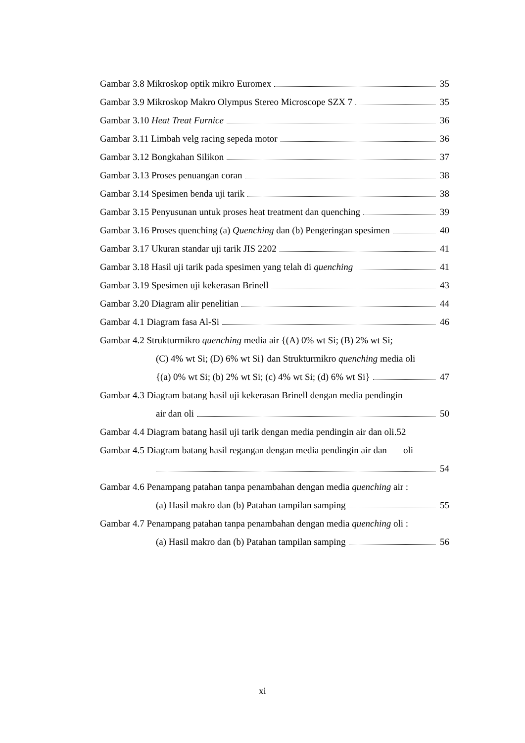Gambar 3.8 Mikroskop optik mikro Euromex 35
Gambar 3.9 Mikroskop Makro Olympus Stereo Microscope SZX 7 35
Gambar 3.10 Heat Treat Furnice 36
Gambar 3.11 Limbah velg racing sepeda motor 36
Gambar 3.12 Bongkahan Silikon 37
Gambar 3.13 Proses penuangan coran 38
Gambar 3.14 Spesimen benda uji tarik 38
Gambar 3.15 Penyusunan untuk proses heat treatment dan quenching 39
Gambar 3.16 Proses quenching (a) Quenching dan (b) Pengeringan spesimen 40
Gambar 3.17 Ukuran standar uji tarik JIS 2202 41
Gambar 3.18 Hasil uji tarik pada spesimen yang telah di quenching 41
Gambar 3.19 Spesimen uji kekerasan Brinell 43
Gambar 3.20 Diagram alir penelitian 44
Gambar 4.1 Diagram fasa Al-Si 46
Gambar 4.2 Strukturmikro quenching media air {(A) 0% wt Si; (B) 2% wt Si;
(C) 4% wt Si; (D) 6% wt Si} dan Strukturmikro quenching media oli
{(a) 0% wt Si; (b) 2% wt Si; (c) 4% wt Si; (d) 6% wt Si} 47
Gambar 4.3 Diagram batang hasil uji kekerasan Brinell dengan media pendingin
air dan oli 50
Gambar 4.4 Diagram batang hasil uji tarik dengan media pendingin air dan oli.52
Gambar 4.5 Diagram batang hasil regangan dengan media pendingin air dan oli
54
Gambar 4.6 Penampang patahan tanpa penambahan dengan media quenching air :
(a) Hasil makro dan (b) Patahan tampilan samping 55
Gambar 4.7 Penampang patahan tanpa penambahan dengan media quenching oli :
(a) Hasil makro dan (b) Patahan tampilan samping 56
xi